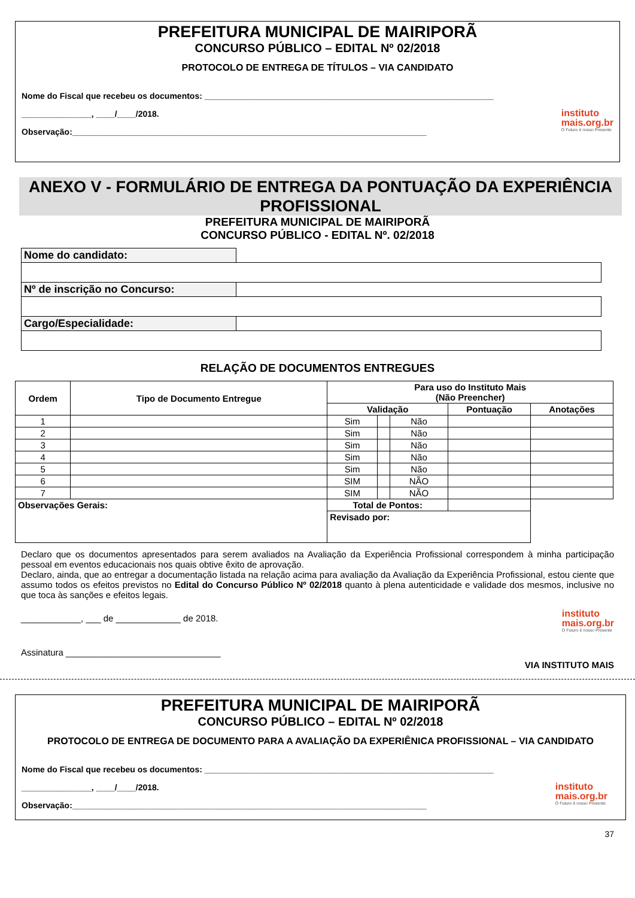PREFEITURA MUNICIPAL DE MAIRIPORÃ
CONCURSO PÚBLICO – EDITAL Nº 02/2018
PROTOCOLO DE ENTREGA DE TÍTULOS – VIA CANDIDATO
Nome do Fiscal que recebeu os documentos: ______________________________________________________________
instituto
mais.org.br
O Futuro é nosso Presente
_______________, ____/____/2018.
Observação:____________________________________________________________________________
ANEXO V - FORMULÁRIO DE ENTREGA DA PONTUAÇÃO DA EXPERIÊNCIA PROFISSIONAL
PREFEITURA MUNICIPAL DE MAIRIPORÃ
CONCURSO PÚBLICO - EDITAL Nº. 02/2018
| Nome do candidato: | |
| Nº de inscrição no Concurso: | |
| Cargo/Especialidade: | |
RELAÇÃO DE DOCUMENTOS ENTREGUES
| Ordem | Tipo de Documento Entregue | Para uso do Instituto Mais (Não Preencher) | | | | |
| --- | --- | --- | --- | --- | --- | --- |
| | | Validação | | | Pontuação | Anotações |
| 1 | | Sim | | Não | | |
| 2 | | Sim | | Não | | |
| 3 | | Sim | | Não | | |
| 4 | | Sim | | Não | | |
| 5 | | Sim | | Não | | |
| 6 | | SIM | | NÃO | | |
| 7 | | SIM | | NÃO | | |
| Observações Gerais: | | Total de Pontos: | | | | |
| | | Revisado por: | | | | |
Declaro que os documentos apresentados para serem avaliados na Avaliação da Experiência Profissional correspondem à minha participação pessoal em eventos educacionais nos quais obtive êxito de aprovação.
Declaro, ainda, que ao entregar a documentação listada na relação acima para avaliação da Avaliação da Experiência Profissional, estou ciente que assumo todos os efeitos previstos no Edital do Concurso Público Nº 02/2018 quanto à plena autenticidade e validade dos mesmos, inclusive no que toca às sanções e efeitos legais.
instituto
mais.org.br
O Futuro é nosso Presente
____________, ___ de _____________ de 2018.
Assinatura _______________________________
VIA INSTITUTO MAIS
PREFEITURA MUNICIPAL DE MAIRIPORÃ
CONCURSO PÚBLICO – EDITAL Nº 02/2018
PROTOCOLO DE ENTREGA DE DOCUMENTO PARA A AVALIAÇÃO DA EXPERIÊNICA PROFISSIONAL – VIA CANDIDATO
Nome do Fiscal que recebeu os documentos: ______________________________________________________________
instituto
mais.org.br
O Futuro é nosso Presente
_______________, ____/____/2018.
Observação:____________________________________________________________________________
37